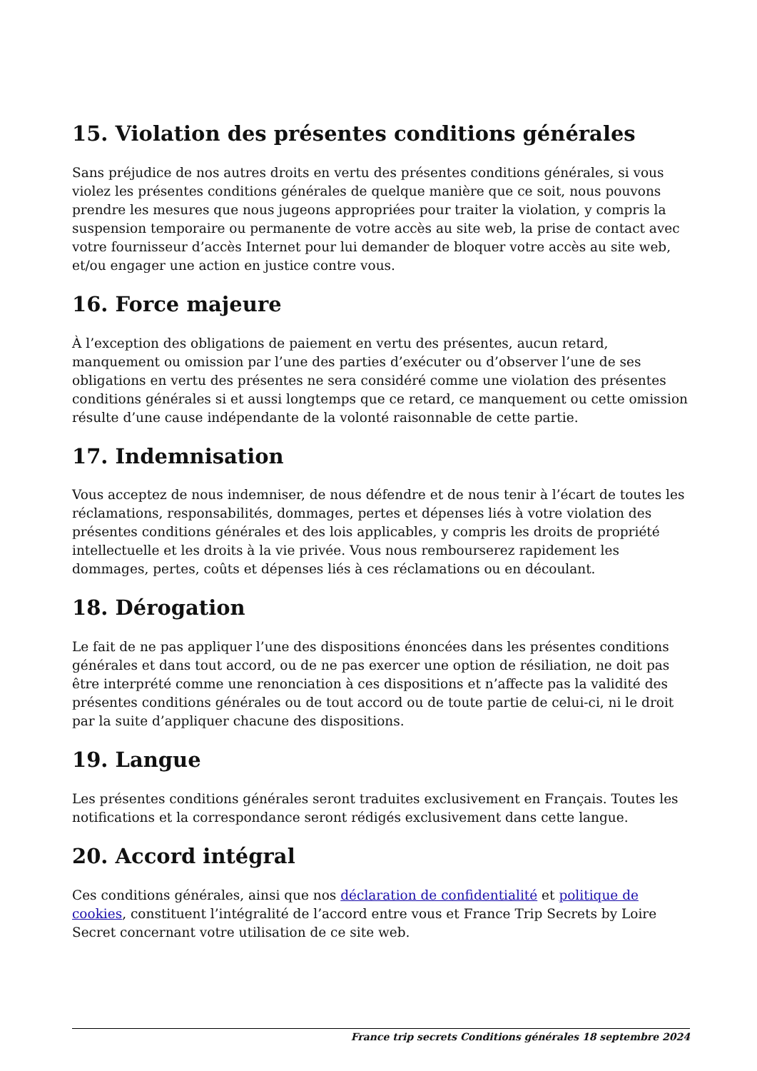15. Violation des présentes conditions générales
Sans préjudice de nos autres droits en vertu des présentes conditions générales, si vous violez les présentes conditions générales de quelque manière que ce soit, nous pouvons prendre les mesures que nous jugeons appropriées pour traiter la violation, y compris la suspension temporaire ou permanente de votre accès au site web, la prise de contact avec votre fournisseur d’accès Internet pour lui demander de bloquer votre accès au site web, et/ou engager une action en justice contre vous.
16. Force majeure
À l’exception des obligations de paiement en vertu des présentes, aucun retard, manquement ou omission par l’une des parties d’exécuter ou d’observer l’une de ses obligations en vertu des présentes ne sera considéré comme une violation des présentes conditions générales si et aussi longtemps que ce retard, ce manquement ou cette omission résulte d’une cause indépendante de la volonté raisonnable de cette partie.
17. Indemnisation
Vous acceptez de nous indemniser, de nous défendre et de nous tenir à l’écart de toutes les réclamations, responsabilités, dommages, pertes et dépenses liés à votre violation des présentes conditions générales et des lois applicables, y compris les droits de propriété intellectuelle et les droits à la vie privée. Vous nous rembourserez rapidement les dommages, pertes, coûts et dépenses liés à ces réclamations ou en découlant.
18. Dérogation
Le fait de ne pas appliquer l’une des dispositions énoncées dans les présentes conditions générales et dans tout accord, ou de ne pas exercer une option de résiliation, ne doit pas être interprété comme une renonciation à ces dispositions et n’affecte pas la validité des présentes conditions générales ou de tout accord ou de toute partie de celui-ci, ni le droit par la suite d’appliquer chacune des dispositions.
19. Langue
Les présentes conditions générales seront traduites exclusivement en Français. Toutes les notifications et la correspondance seront rédigés exclusivement dans cette langue.
20. Accord intégral
Ces conditions générales, ainsi que nos déclaration de confidentialité et politique de cookies, constituent l’intégralité de l’accord entre vous et France Trip Secrets by Loire Secret concernant votre utilisation de ce site web.
France trip secrets Conditions générales 18 septembre 2024